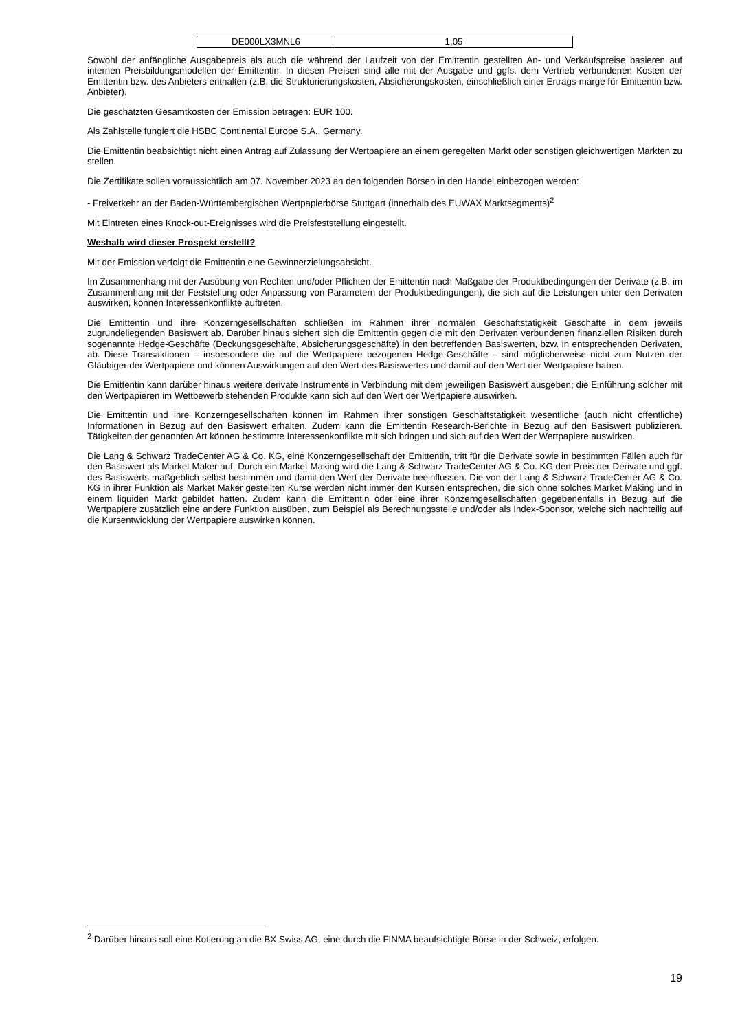| DE000LX3MNL6 | 1,05 |
Sowohl der anfängliche Ausgabepreis als auch die während der Laufzeit von der Emittentin gestellten An- und Verkaufspreise basieren auf internen Preisbildungsmodellen der Emittentin. In diesen Preisen sind alle mit der Ausgabe und ggfs. dem Vertrieb verbundenen Kosten der Emittentin bzw. des Anbieters enthalten (z.B. die Strukturierungskosten, Absicherungskosten, einschließlich einer Ertrags-marge für Emittentin bzw. Anbieter).
Die geschätzten Gesamtkosten der Emission betragen: EUR 100.
Als Zahlstelle fungiert die HSBC Continental Europe S.A., Germany.
Die Emittentin beabsichtigt nicht einen Antrag auf Zulassung der Wertpapiere an einem geregelten Markt oder sonstigen gleichwertigen Märkten zu stellen.
Die Zertifikate sollen voraussichtlich am 07. November 2023 an den folgenden Börsen in den Handel einbezogen werden:
- Freiverkehr an der Baden-Württembergischen Wertpapierbörse Stuttgart (innerhalb des EUWAX Marktsegments)<sup>2</sup>
Mit Eintreten eines Knock-out-Ereignisses wird die Preisfeststellung eingestellt.
Weshalb wird dieser Prospekt erstellt?
Mit der Emission verfolgt die Emittentin eine Gewinnerzielungsabsicht.
Im Zusammenhang mit der Ausübung von Rechten und/oder Pflichten der Emittentin nach Maßgabe der Produktbedingungen der Derivate (z.B. im Zusammenhang mit der Feststellung oder Anpassung von Parametern der Produktbedingungen), die sich auf die Leistungen unter den Derivaten auswirken, können Interessenkonflikte auftreten.
Die Emittentin und ihre Konzerngesellschaften schließen im Rahmen ihrer normalen Geschäftstätigkeit Geschäfte in dem jeweils zugrundeliegenden Basiswert ab. Darüber hinaus sichert sich die Emittentin gegen die mit den Derivaten verbundenen finanziellen Risiken durch sogenannte Hedge-Geschäfte (Deckungsgeschäfte, Absicherungsgeschäfte) in den betreffenden Basiswerten, bzw. in entsprechenden Derivaten, ab. Diese Transaktionen – insbesondere die auf die Wertpapiere bezogenen Hedge-Geschäfte – sind möglicherweise nicht zum Nutzen der Gläubiger der Wertpapiere und können Auswirkungen auf den Wert des Basiswertes und damit auf den Wert der Wertpapiere haben.
Die Emittentin kann darüber hinaus weitere derivate Instrumente in Verbindung mit dem jeweiligen Basiswert ausgeben; die Einführung solcher mit den Wertpapieren im Wettbewerb stehenden Produkte kann sich auf den Wert der Wertpapiere auswirken.
Die Emittentin und ihre Konzerngesellschaften können im Rahmen ihrer sonstigen Geschäftstätigkeit wesentliche (auch nicht öffentliche) Informationen in Bezug auf den Basiswert erhalten. Zudem kann die Emittentin Research-Berichte in Bezug auf den Basiswert publizieren. Tätigkeiten der genannten Art können bestimmte Interessenkonflikte mit sich bringen und sich auf den Wert der Wertpapiere auswirken.
Die Lang & Schwarz TradeCenter AG & Co. KG, eine Konzerngesellschaft der Emittentin, tritt für die Derivate sowie in bestimmten Fällen auch für den Basiswert als Market Maker auf. Durch ein Market Making wird die Lang & Schwarz TradeCenter AG & Co. KG den Preis der Derivate und ggf. des Basiswerts maßgeblich selbst bestimmen und damit den Wert der Derivate beeinflussen. Die von der Lang & Schwarz TradeCenter AG & Co. KG in ihrer Funktion als Market Maker gestellten Kurse werden nicht immer den Kursen entsprechen, die sich ohne solches Market Making und in einem liquiden Markt gebildet hätten. Zudem kann die Emittentin oder eine ihrer Konzerngesellschaften gegebenenfalls in Bezug auf die Wertpapiere zusätzlich eine andere Funktion ausüben, zum Beispiel als Berechnungsstelle und/oder als Index-Sponsor, welche sich nachteilig auf die Kursentwicklung der Wertpapiere auswirken können.
<sup>2</sup> Darüber hinaus soll eine Kotierung an die BX Swiss AG, eine durch die FINMA beaufsichtigte Börse in der Schweiz, erfolgen.
19